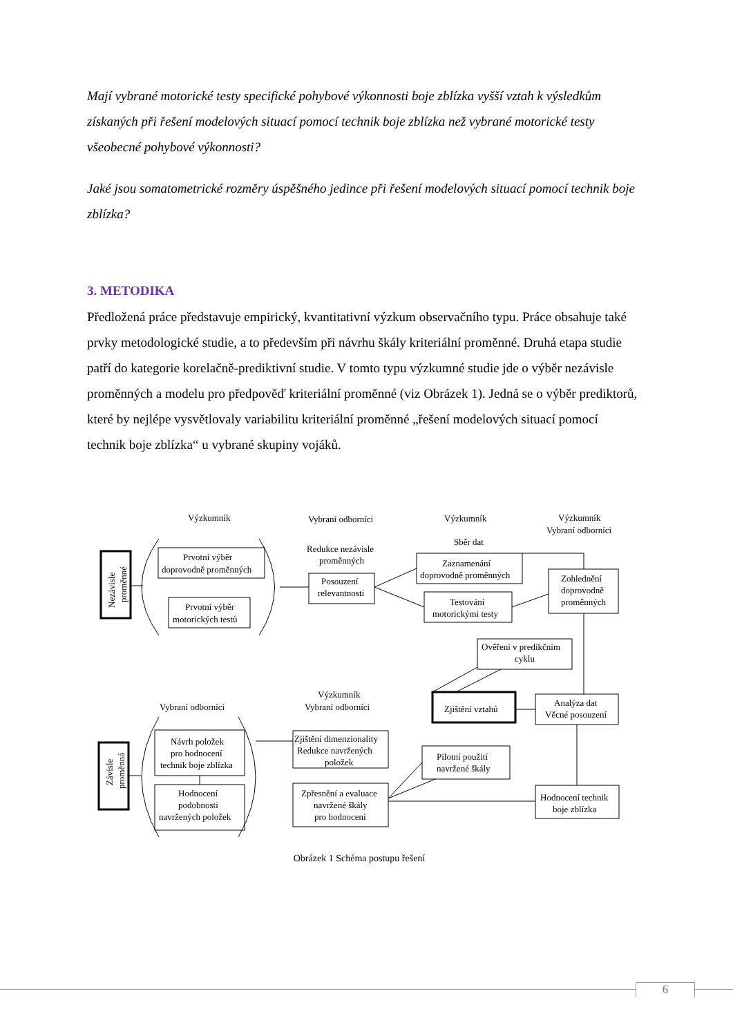Mají vybrané motorické testy specifické pohybové výkonnosti boje zblízka vyšší vztah k výsledkům získaných při řešení modelových situací pomocí technik boje zblízka než vybrané motorické testy všeobecné pohybové výkonnosti?
Jaké jsou somatometrické rozměry úspěšného jedince při řešení modelových situací pomocí technik boje zblízka?
3. METODIKA
Předložená práce představuje empirický, kvantitativní výzkum observačního typu. Práce obsahuje také prvky metodologické studie, a to především při návrhu škály kriteriální proměnné. Druhá etapa studie patří do kategorie korelačně-prediktivní studie. V tomto typu výzkumné studie jde o výběr nezávisle proměnných a modelu pro předpověď kriteriální proměnné (viz Obrázek 1). Jedná se o výběr prediktorů, které by nejlépe vysvětlovaly variabilitu kriteriální proměnné „řešení modelových situací pomocí technik boje zblízka“ u vybrané skupiny vojáků.
Výzkumník
Vybraní odborníci
Výzkumník
Výzkumník
Vybraní odborníci
Sběr dat
Redukce nezávisle
proměnných
Prvotní výběr
doprovodně proměnných
Prvotní výběr
motorických testů
Posouzení
relevantnosti
Zaznamenání
doprovodně proměnných
Testování
motorickými testy
Zohlednění
doprovodně
proměnných
Ověření v predikčním
cyklu
Zjištění vztahů
Analýza dat
Věcné posouzení
Výzkumník
Vybraní odborníci
Vybraní odborníci
Návrh položek
pro hodnocení
technik boje zblízka
Hodnocení
podobnosti
navržených položek
Zjištění dimenzionality
Redukce navržených
položek
Pilotní použití
navržené škály
Zpřesnění a evaluace
navržené škály
pro hodnocení
Hodnocení technik
boje zblízka
Nezávisle
proměnné
Závisle
proměnná
Obrázek 1 Schéma postupu řešení
6